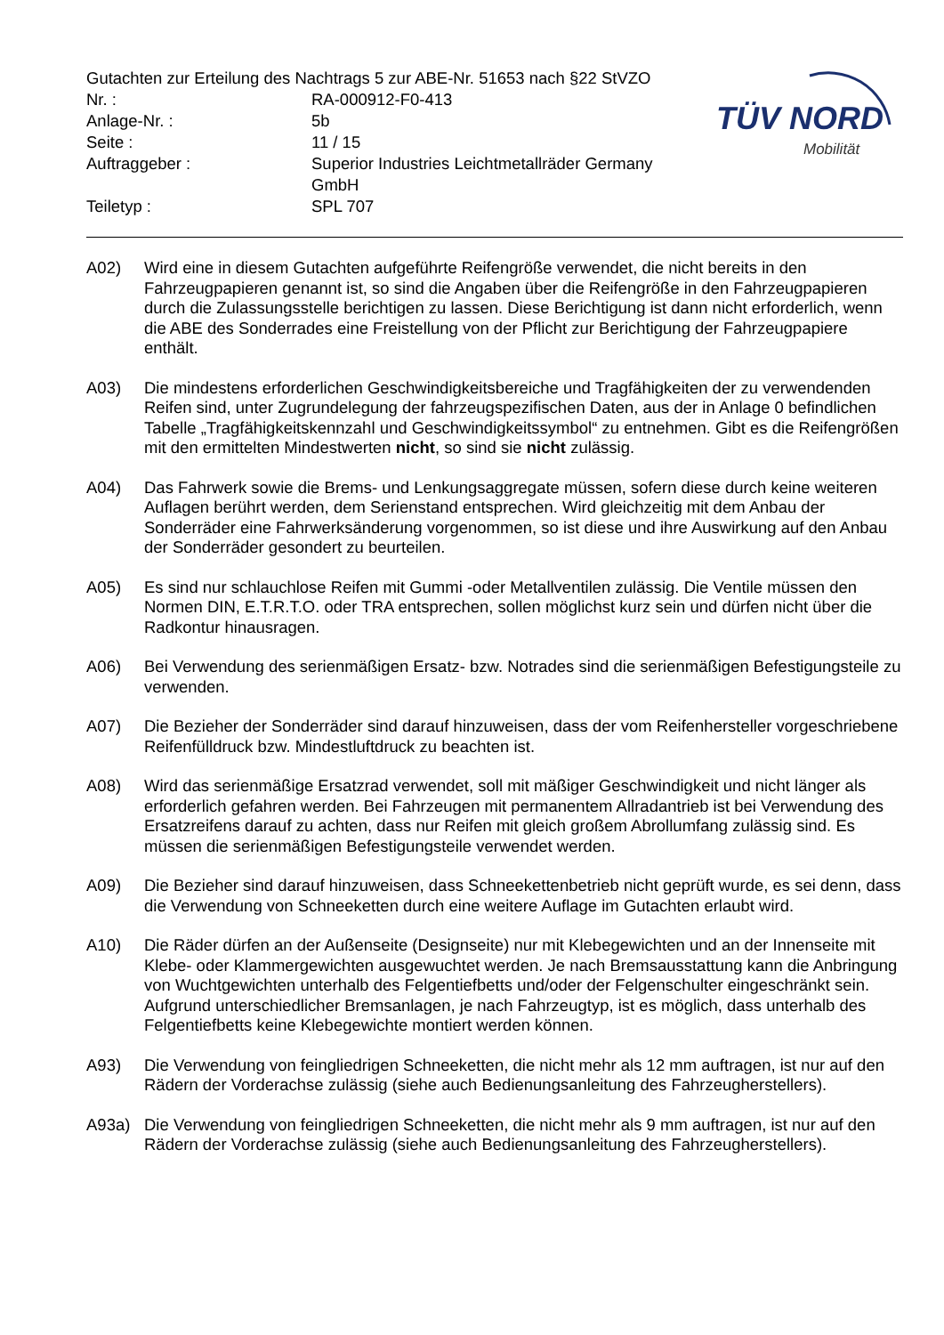Gutachten zur Erteilung des Nachtrags 5 zur ABE-Nr. 51653 nach §22 StVZO
Nr. : RA-000912-F0-413
Anlage-Nr. : 5b
Seite : 11 / 15
Auftraggeber : Superior Industries Leichtmetallräder Germany
GmbH
Teiletyp : SPL 707
TÜV NORD
Mobilität
A02) Wird eine in diesem Gutachten aufgeführte Reifengröße verwendet, die nicht bereits in den Fahrzeugpapieren genannt ist, so sind die Angaben über die Reifengröße in den Fahrzeugpapieren durch die Zulassungsstelle berichtigen zu lassen. Diese Berichtigung ist dann nicht erforderlich, wenn die ABE des Sonderrades eine Freistellung von der Pflicht zur Berichtigung der Fahrzeugpapiere enthält.
A03) Die mindestens erforderlichen Geschwindigkeitsbereiche und Tragfähigkeiten der zu verwendenden Reifen sind, unter Zugrundelegung der fahrzeugspezifischen Daten, aus der in Anlage 0 befindlichen Tabelle „Tragfähigkeitskennzahl und Geschwindigkeitssymbol“ zu entnehmen. Gibt es die Reifengrößen mit den ermittelten Mindestwerten nicht, so sind sie nicht zulässig.
A04) Das Fahrwerk sowie die Brems- und Lenkungsaggregate müssen, sofern diese durch keine weiteren Auflagen berührt werden, dem Serienstand entsprechen. Wird gleichzeitig mit dem Anbau der Sonderräder eine Fahrwerksänderung vorgenommen, so ist diese und ihre Auswirkung auf den Anbau der Sonderräder gesondert zu beurteilen.
A05) Es sind nur schlauchlose Reifen mit Gummi -oder Metallventilen zulässig. Die Ventile müssen den Normen DIN, E.T.R.T.O. oder TRA entsprechen, sollen möglichst kurz sein und dürfen nicht über die Radkontur hinausragen.
A06) Bei Verwendung des serienmäßigen Ersatz- bzw. Notrades sind die serienmäßigen Befestigungsteile zu verwenden.
A07) Die Bezieher der Sonderräder sind darauf hinzuweisen, dass der vom Reifenhersteller vorgeschriebene Reifenfülldruck bzw. Mindestluftdruck zu beachten ist.
A08) Wird das serienmäßige Ersatzrad verwendet, soll mit mäßiger Geschwindigkeit und nicht länger als erforderlich gefahren werden. Bei Fahrzeugen mit permanentem Allradantrieb ist bei Verwendung des Ersatzreifens darauf zu achten, dass nur Reifen mit gleich großem Abrollumfang zulässig sind. Es müssen die serienmäßigen Befestigungsteile verwendet werden.
A09) Die Bezieher sind darauf hinzuweisen, dass Schneekettenbetrieb nicht geprüft wurde, es sei denn, dass die Verwendung von Schneeketten durch eine weitere Auflage im Gutachten erlaubt wird.
A10) Die Räder dürfen an der Außenseite (Designseite) nur mit Klebegewichten und an der Innenseite mit Klebe- oder Klammergewichten ausgewuchtet werden. Je nach Bremsausstattung kann die Anbringung von Wuchtgewichten unterhalb des Felgentiefbetts und/oder der Felgenschulter eingeschränkt sein. Aufgrund unterschiedlicher Bremsanlagen, je nach Fahrzeugtyp, ist es möglich, dass unterhalb des Felgentiefbetts keine Klebegewichte montiert werden können.
A93) Die Verwendung von feingliedrigen Schneeketten, die nicht mehr als 12 mm auftragen, ist nur auf den Rädern der Vorderachse zulässig (siehe auch Bedienungsanleitung des Fahrzeugherstellers).
A93a) Die Verwendung von feingliedrigen Schneeketten, die nicht mehr als 9 mm auftragen, ist nur auf den Rädern der Vorderachse zulässig (siehe auch Bedienungsanleitung des Fahrzeugherstellers).